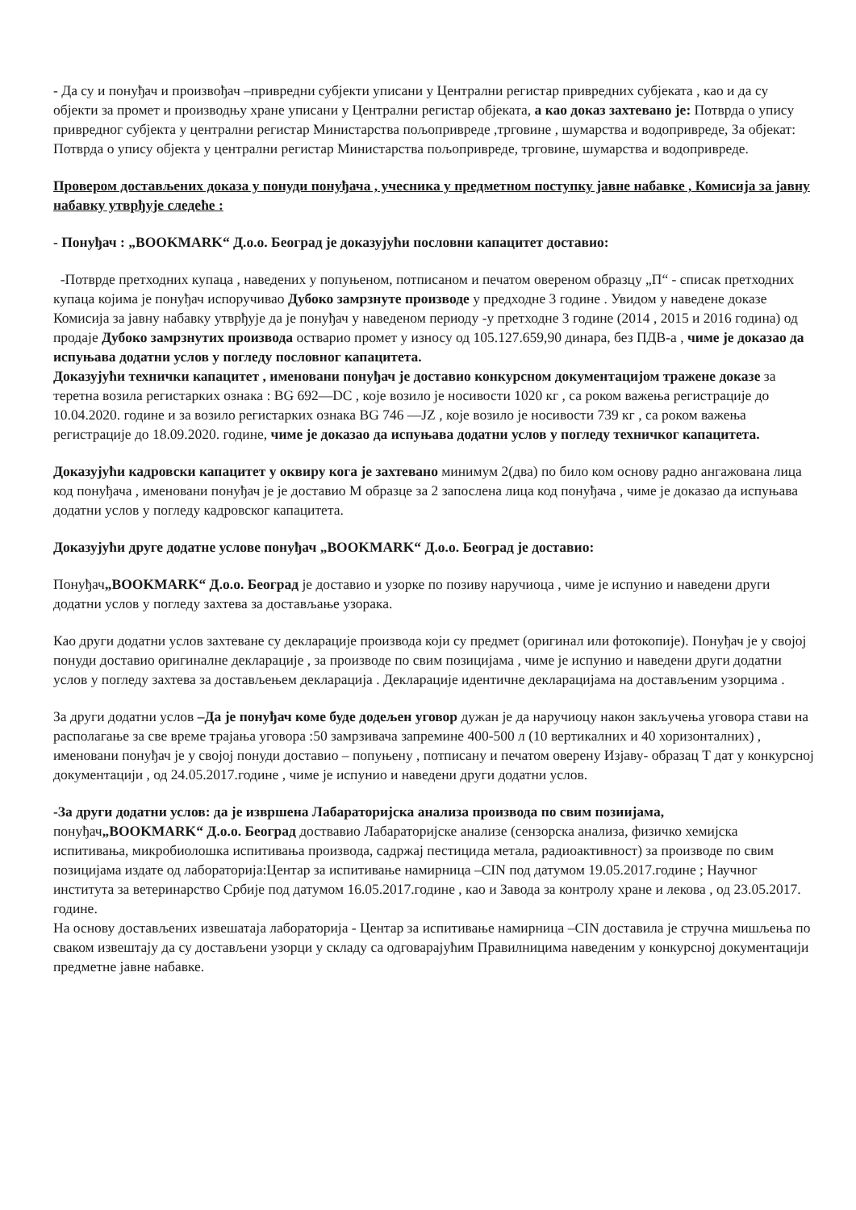- Да су и понуђач и произвођач –привредни субјекти уписани у Централни регистар привредних субјеката , као и да су објекти за промет и производњу хране уписани у Централни регистар објеката, а као доказ захтевано је: Потврда о упису привредног субјекта у централни регистар Министарства пољопривреде ,трговине , шумарства и водопривреде, За објекат: Потврда о упису објекта у централни регистар Министарства пољопривреде, трговине, шумарства и водопривреде.
Провером достављених доказа у понуди понуђача , учесника у предметном поступку јавне набавке , Комисија за јавну набавку утврђује следеће :
- Понуђач : „BOOKMARK“ Д.о.о. Београд је доказујући пословни капацитет доставио:
-Потврде претходних купаца , наведених у попуњеном, потписаном и печатом овереном образцу „П“ - списак претходних купаца којима је понуђач испоручивао Дубоко замрзнуте производе у предходне 3 године . Увидом у наведене доказе Комисија за јавну набавку утврђује да је понуђач у наведеном периоду -у претходне 3 године (2014 , 2015 и 2016 година) од продаје Дубоко замрзнутих производа остварио промет у износу од 105.127.659,90 динара, без ПДВ-а , чиме је доказао да испуњава додатни услов у погледу пословног капацитета.
Доказујући технички капацитет , именовани понуђач је доставио конкурсном документацијом тражене доказе за теретна возила регистарких ознака : BG 692—DC , које возило је носивости 1020 кг , са роком важења регистрације до 10.04.2020. године и за возило регистарких ознака BG 746 —JZ , које возило је носивости 739 кг , са роком важења регистрације до 18.09.2020. године, чиме је доказао да испуњава додатни услов у погледу техничког капацитета.
Доказујући кадровски капацитет у оквиру кога је захтевано минимум 2(два) по било ком основу радно ангажована лица код понуђача , именовани понуђач је је доставио М образце за 2 запослена лица код понуђача , чиме је доказао да испуњава додатни услов у погледу кадровског капацитета.
Доказујући друге додатне услове понуђач „BOOKMARK“ Д.о.о. Београд је доставио:
Понуђач„BOOKMARK“ Д.о.о. Београд је доставио и узорке по позиву наручиоца , чиме је испунио и наведени други додатни услов у погледу захтева за достављање узорака.
Као други додатни услов захтеване су декларације производа који су предмет (оригинал или фотокопије). Понуђач је у својој понуди доставио оригиналне декларације , за производе по свим позицијама , чиме је испунио и наведени други додатни услов у погледу захтева за достављењем декларација . Декларације идентичне декларацијама на достављеним узорцима .
За други додатни услов –Да је понуђач коме буде додељен уговор дужан је да наручиоцу након закључења уговора стави на располагање за све време трајања уговора :50 замрзивача запремине 400-500 л (10 вертикалних и 40 хоризонталних) , именовани понуђач је у својој понуди доставио – попуњену , потписану и печатом оверену Изјаву- образац Т дат у конкурсној документацији , од 24.05.2017.године , чиме је испунио и наведени други додатни услов.
-За други додатни услов: да је извршена Лабараторијска анализа производа по свим позиијама, понуђач„BOOKMARK“ Д.о.о. Београд доствавио Лабараторијске анализе (сензорска анализа, физичко хемијска испитивања, микробиолошка испитивања производа, садржај пестицида метала, радиоактивност) за производе по свим позицијама издате од лабораторија:Центар за испитивање намирница –CIN под датумом 19.05.2017.године ; Научног института за ветеринарство Србије под датумом 16.05.2017.године , као и Завода за контролу хране и лекова , од 23.05.2017. године.
На основу достављених извешатаја лабораторија - Центар за испитивање намирница –CIN доставила је стручна мишљења по сваком извештају да су достављени узорци у складу са одговарајућим Правилницима наведеним у конкурсној документацији предметне јавне набавке.